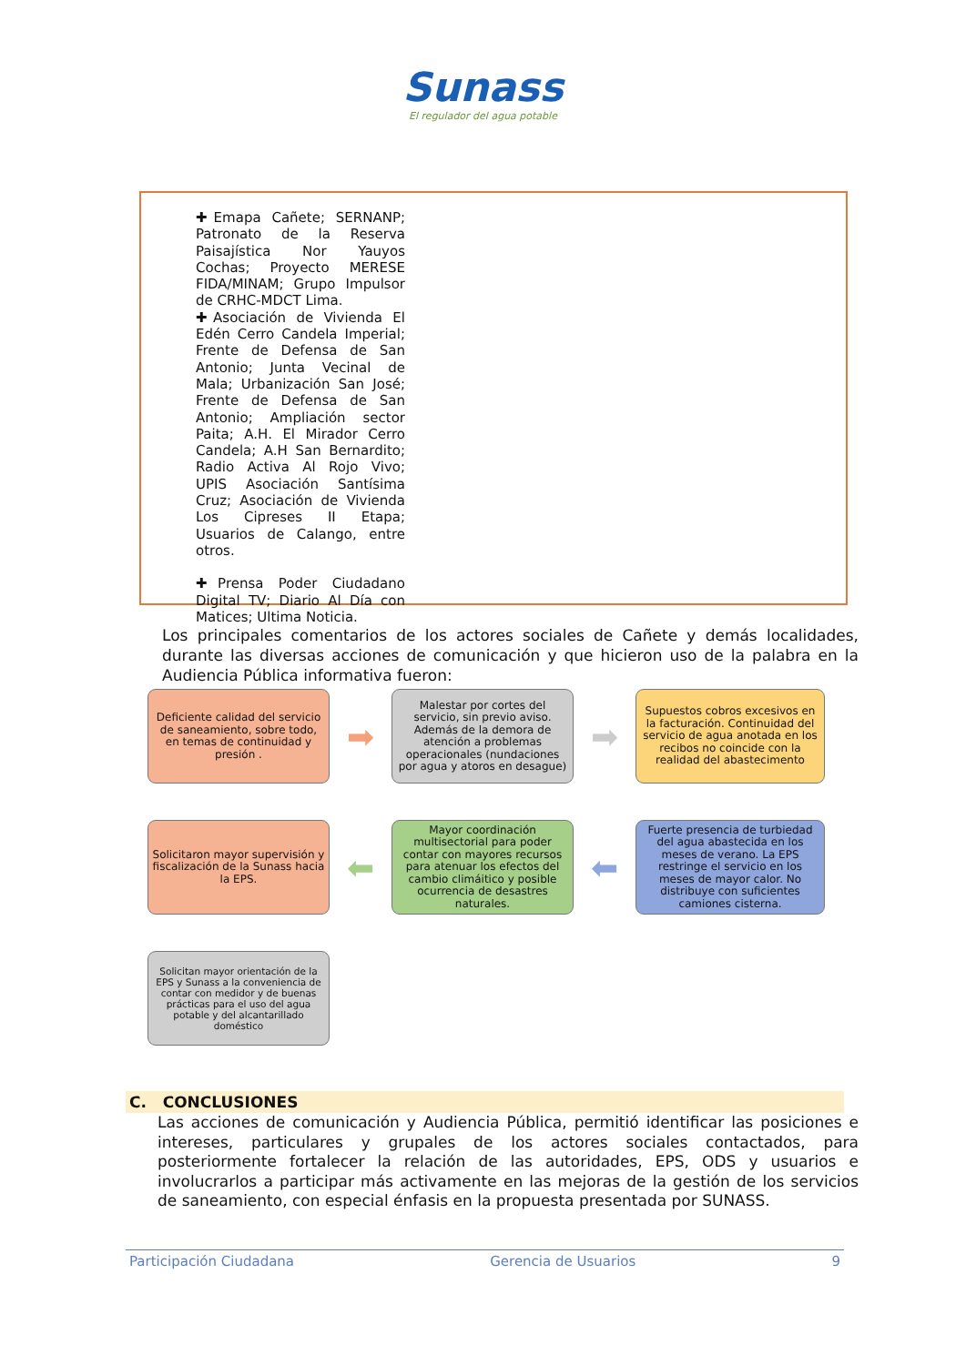Sunass
El regulador del agua potable
✚Emapa Cañete; SERNANP; Patronato de la Reserva Paisajística Nor Yauyos Cochas; Proyecto MERESE FIDA/MINAM; Grupo Impulsor de CRHC-MDCT Lima.
✚Asociación de Vivienda El Edén Cerro Candela Imperial; Frente de Defensa de San Antonio; Junta Vecinal de Mala; Urbanización San José; Frente de Defensa de San Antonio; Ampliación sector Paita; A.H. El Mirador Cerro Candela; A.H San Bernardito; Radio Activa Al Rojo Vivo; UPIS Asociación Santísima Cruz; Asociación de Vivienda Los Cipreses II Etapa; Usuarios de Calango, entre otros.
✚Prensa Poder Ciudadano Digital TV; Diario Al Día con Matices; Ultima Noticia.
Los principales comentarios de los actores sociales de Cañete y demás localidades, durante las diversas acciones de comunicación y que hicieron uso de la palabra en la Audiencia Pública informativa fueron:
Deficiente calidad del servicio de saneamiento, sobre todo, en temas de continuidad y presión .
➡
Malestar por cortes del servicio, sin previo aviso. Además de la demora de atención a problemas operacionales (nundaciones por agua y atoros en desague)
➡
Supuestos cobros excesivos en la facturación. Continuidad del servicio de agua anotada en los recibos no coincide con la realidad del abastecimento
Solicitaron mayor supervisión y fiscalización de la Sunass hacia la EPS.
⬅
Mayor coordinación multisectorial para poder contar con mayores recursos para atenuar los efectos del cambio climáitico y posible ocurrencia de desastres naturales.
⬅
Fuerte presencia de turbiedad del agua abastecida en los meses de verano. La EPS restringe el servicio en los meses de mayor calor. No distribuye con suficientes camiones cisterna.
Solicitan mayor orientación de la EPS y Sunass a la conveniencia de contar con medidor y de buenas prácticas para el uso del agua potable y del alcantarillado doméstico
C. CONCLUSIONES
Las acciones de comunicación y Audiencia Pública, permitió identificar las posiciones e intereses, particulares y grupales de los actores sociales contactados, para posteriormente fortalecer la relación de las autoridades, EPS, ODS y usuarios e involucrarlos a participar más activamente en las mejoras de la gestión de los servicios de saneamiento, con especial énfasis en la propuesta presentada por SUNASS.
Participación Ciudadana Gerencia de Usuarios 9